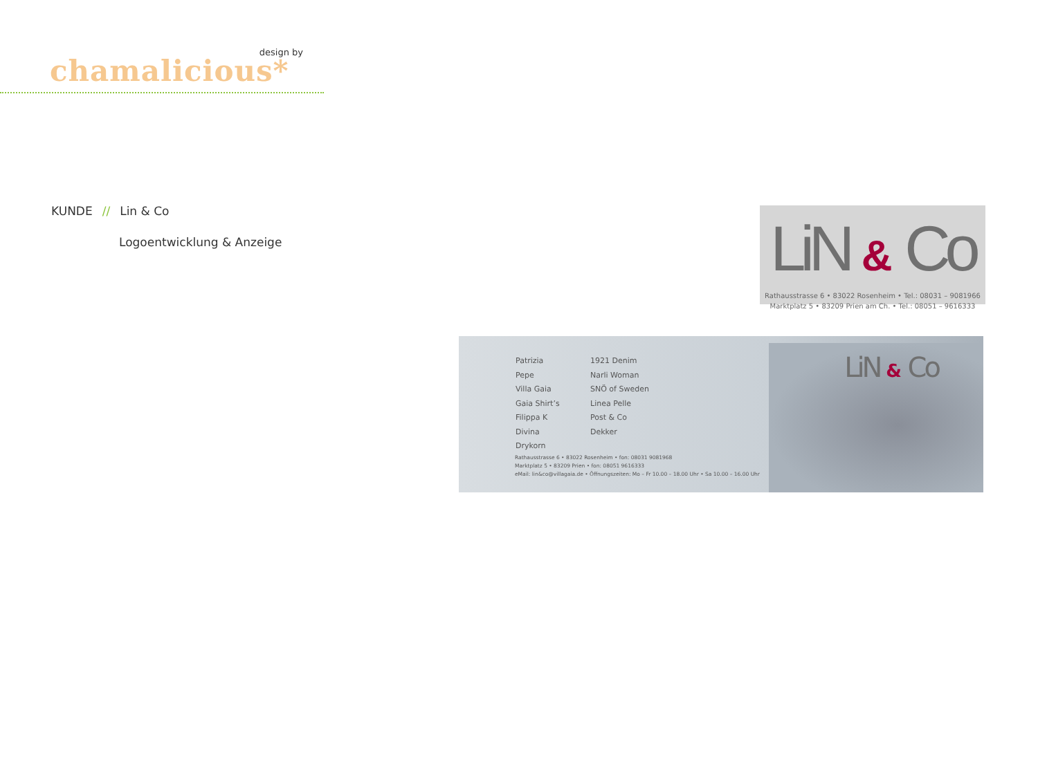design by
chamalicious*
KUNDE // Lin & Co
Logoentwicklung & Anzeige
LiN & Co
Rathausstrasse 6 • 83022 Rosenheim • Tel.: 08031 – 9081966
Marktplatz 5 • 83209 Prien am Ch. • Tel.: 08051 – 9616333
Patrizia Pepe
Villa Gaia
Gaia Shirt’s
Filippa K
Divina
Drykorn
1921 Denim
Narli Woman
SNÖ of Sweden
Linea Pelle
Post & Co
Dekker
Rathausstrasse 6 • 83022 Rosenheim • fon: 08031 9081968
Marktplatz 5 • 83209 Prien • fon: 08051 9616333
eMail: lin&co@villagaia.de • Öffnungszeiten: Mo – Fr 10.00 – 18.00 Uhr • Sa 10.00 – 16.00 Uhr
LiN & Co